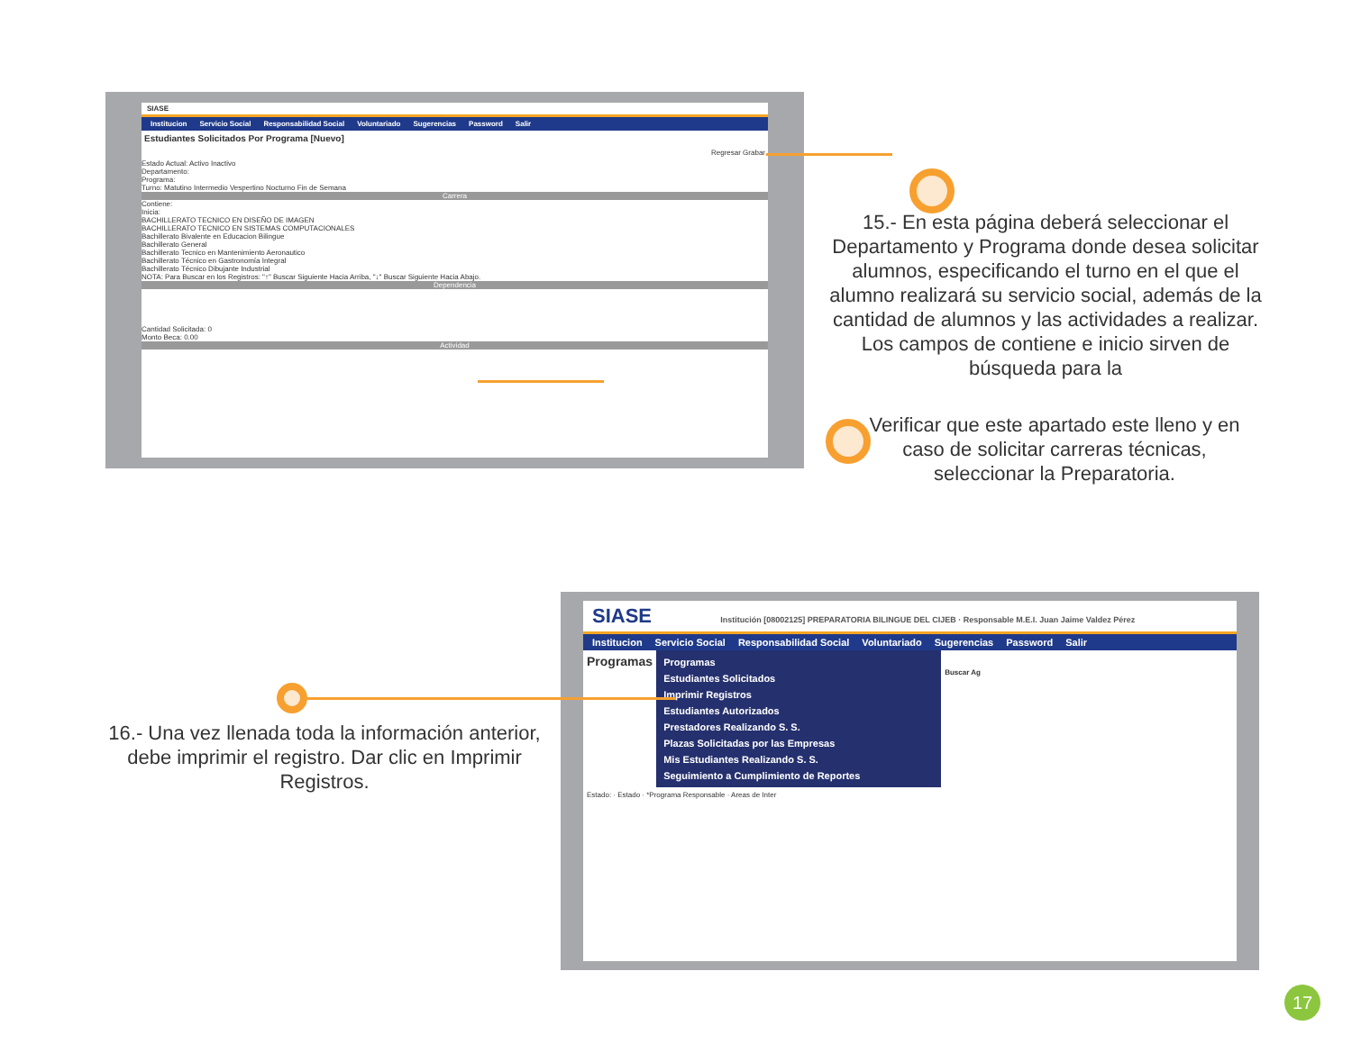SIASE
Institucion Servicio Social Responsabilidad Social Voluntariado Sugerencias Password Salir
Estudiantes Solicitados Por Programa [Nuevo]
Regresar Grabar
Estado Actual: Activo Inactivo
Departamento:
Programa:
Turno: Matutino Intermedio Vespertino Nocturno Fin de Semana
Carrera
Contiene:
Inicia:
BACHILLERATO TECNICO EN DISEÑO DE IMAGEN
BACHILLERATO TECNICO EN SISTEMAS COMPUTACIONALES
Bachillerato Bivalente en Educacion Bilingue
Bachillerato General
Bachillerato Tecnico en Mantenimiento Aeronautico
Bachillerato Técnico en Gastronomía Integral
Bachillerato Técnico Dibujante Industrial
NOTA: Para Buscar en los Registros: "↑" Buscar Siguiente Hacia Arriba, "↓" Buscar Siguiente Hacia Abajo.
Dependencia
Cantidad Solicitada: 0
Monto Beca: 0.00
Actividad
15.- En esta página deberá seleccionar el Departamento y Programa donde desea solicitar alumnos, especificando el turno en el que el alumno realizará su servicio social, además de la cantidad de alumnos y las actividades a realizar. Los campos de contiene e inicio sirven de búsqueda para la
Verificar que este apartado este lleno y en caso de solicitar carreras técnicas, seleccionar la Preparatoria.
SIASE Institución [08002125] PREPARATORIA BILINGUE DEL CIJEB · Responsable M.E.I. Juan Jaime Valdez Pérez
Institucion Servicio Social Responsabilidad Social Voluntariado Sugerencias Password Salir
Programas
Programas
Estudiantes Solicitados
Imprimir Registros
Estudiantes Autorizados
Prestadores Realizando S. S.
Plazas Solicitadas por las Empresas
Mis Estudiantes Realizando S. S.
Seguimiento a Cumplimiento de Reportes
Buscar Ag
Estado: · Estado · *Programa Responsable · Areas de Inter
16.- Una vez llenada toda la información anterior, debe imprimir el registro. Dar clic en Imprimir Registros.
17